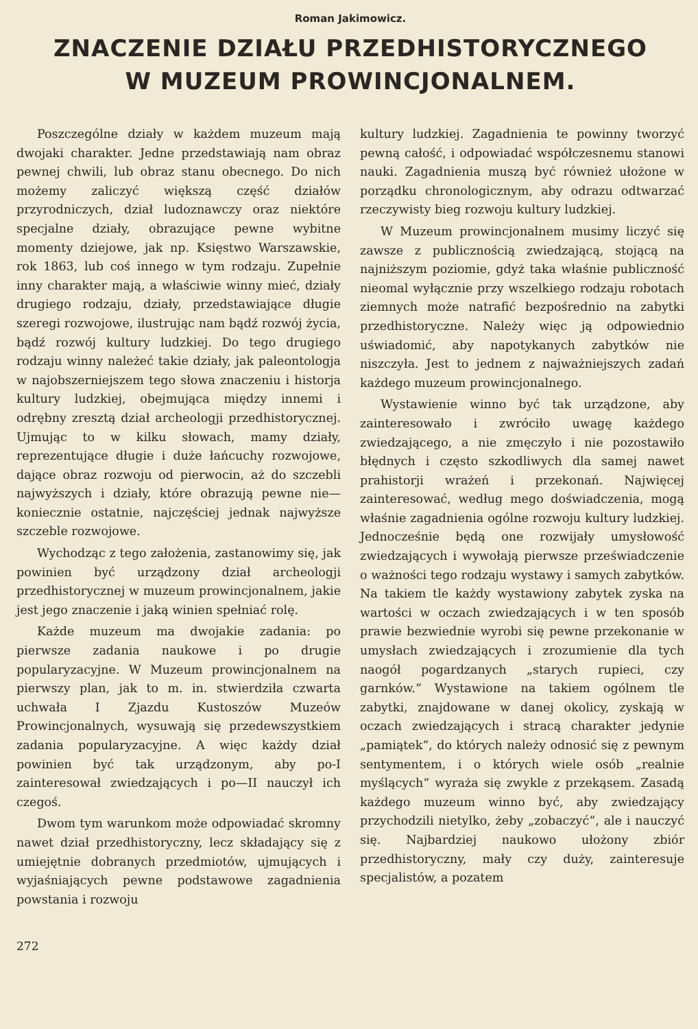Roman Jakimowicz.
ZNACZENIE DZIAŁU PRZEDHISTORYCZNEGO
W MUZEUM PROWINCJONALNEM.
Poszczególne działy w każdem muzeum mają dwojaki charakter. Jedne przedstawiają nam obraz pewnej chwili, lub obraz stanu obecnego. Do nich możemy zaliczyć większą część działów przyrodniczych, dział ludoznawczy oraz niektóre specjalne działy, obrazujące pewne wybitne momenty dziejowe, jak np. Księstwo Warszawskie, rok 1863, lub coś innego w tym rodzaju. Zupełnie inny charakter mają, a właściwie winny mieć, działy drugiego rodzaju, działy, przedstawiające długie szeregi rozwojowe, ilustrując nam bądź rozwój życia, bądź rozwój kultury ludzkiej. Do tego drugiego rodzaju winny należeć takie działy, jak paleontologja w najobszerniejszem tego słowa znaczeniu i historja kultury ludzkiej, obejmująca między innemi i odrębny zresztą dział archeologji przedhistorycznej. Ujmując to w kilku słowach, mamy działy, reprezentujące długie i duże łańcuchy rozwojowe, dające obraz rozwoju od pierwocin, aż do szczebli najwyższych i działy, które obrazują pewne nie— koniecznie ostatnie, najczęściej jednak najwyższe szczeble rozwojowe.
Wychodząc z tego założenia, zastanowimy się, jak powinien być urządzony dział archeologji przedhistorycznej w muzeum prowincjonalnem, jakie jest jego znaczenie i jaką winien spełniać rolę.
Każde muzeum ma dwojakie zadania: po pierwsze zadania naukowe i po drugie popularyzacyjne. W Muzeum prowincjonalnem na pierwszy plan, jak to m. in. stwierdziła czwarta uchwała I Zjazdu Kustoszów Muzeów Prowincjonalnych, wysuwają się przedewszystkiem zadania popularyzacyjne. A więc każdy dział powinien być tak urządzonym, aby po-I zainteresował zwiedzających i po—II nauczył ich czegoś.
Dwom tym warunkom może odpowiadać skromny nawet dział przedhistoryczny, lecz składający się z umiejętnie dobranych przedmiotów, ujmujących i wyjaśniających pewne podstawowe zagadnienia powstania i rozwoju
kultury ludzkiej. Zagadnienia te powinny tworzyć pewną całość, i odpowiadać współczesnemu stanowi nauki. Zagadnienia muszą być również ułożone w porządku chronologicznym, aby odrazu odtwarzać rzeczywisty bieg rozwoju kultury ludzkiej.
W Muzeum prowincjonalnem musimy liczyć się zawsze z publicznością zwiedzającą, stojącą na najniższym poziomie, gdyż taka właśnie publiczność nieomal wyłącznie przy wszelkiego rodzaju robotach ziemnych może natrafić bezpośrednio na zabytki przedhistoryczne. Należy więc ją odpowiednio uświadomić, aby napotykanych zabytków nie niszczyła. Jest to jednem z najważniejszych zadań każdego muzeum prowincjonalnego.
Wystawienie winno być tak urządzone, aby zainteresowało i zwróciło uwagę każdego zwiedzającego, a nie zmęczyło i nie pozostawiło błędnych i często szkodliwych dla samej nawet prahistorji wrażeń i przekonań. Najwięcej zainteresować, według mego doświadczenia, mogą właśnie zagadnienia ogólne rozwoju kultury ludzkiej. Jednocześnie będą one rozwijały umysłowość zwiedzających i wywołają pierwsze przeświadczenie o ważności tego rodzaju wystawy i samych zabytków. Na takiem tle każdy wystawiony zabytek zyska na wartości w oczach zwiedzających i w ten sposób prawie bezwiednie wyrobi się pewne przekonanie w umysłach zwiedzających i zrozumienie dla tych naogół pogardzanych „starych rupieci, czy garnków.“ Wystawione na takiem ogólnem tle zabytki, znajdowane w danej okolicy, zyskają w oczach zwiedzających i stracą charakter jedynie „pamiątek“, do których należy odnosić się z pewnym sentymentem, i o których wiele osób „realnie myślących“ wyraża się zwykle z przekąsem. Zasadą każdego muzeum winno być, aby zwiedzający przychodzili nietylko, żeby „zobaczyć“, ale i nauczyć się. Najbardziej naukowo ułożony zbiór przedhistoryczny, mały czy duży, zainteresuje specjalistów, a pozatem
272